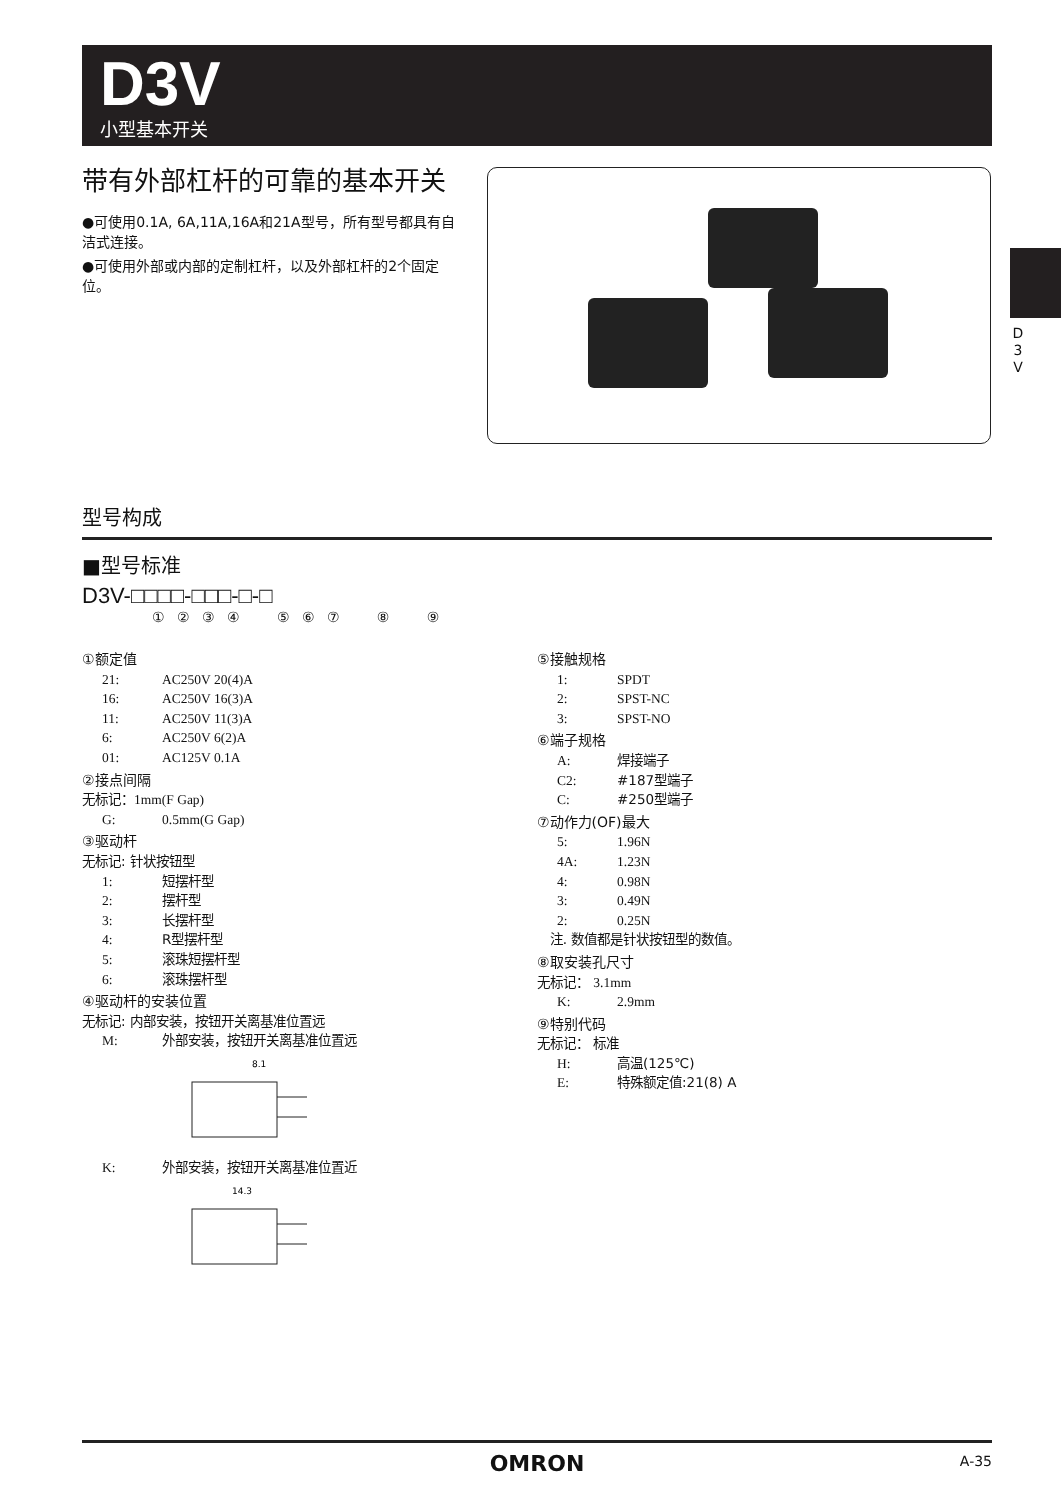D3V
小型基本开关
D 3 V
带有外部杠杆的可靠的基本开关
●可使用0.1A, 6A,11A,16A和21A型号，所有型号都具有自洁式连接。
●可使用外部或内部的定制杠杆，以及外部杠杆的2个固定位。
型号构成
■型号标准
D3V-□□□□-□□□-□-□
① ② ③ ④ ⑤ ⑥ ⑦ ⑧ ⑨
①额定值
21: AC250V 20(4)A
16: AC250V 16(3)A
11: AC250V 11(3)A
6: AC250V 6(2)A
01: AC125V 0.1A
②接点间隔
无标记：1mm(F Gap)
G: 0.5mm(G Gap)
③驱动杆
无标记: 针状按钮型
1: 短摆杆型
2: 摆杆型
3: 长摆杆型
4: R型摆杆型
5: 滚珠短摆杆型
6: 滚珠摆杆型
④驱动杆的安装位置
无标记: 内部安装，按钮开关离基准位置远
M: 外部安装，按钮开关离基准位置远
8.1
K: 外部安装，按钮开关离基准位置近
14.3
⑤接触规格
1: SPDT
2: SPST-NC
3: SPST-NO
⑥端子规格
A: 焊接端子
C2: #187型端子
C: #250型端子
⑦动作力(OF)最大
5: 1.96N
4A: 1.23N
4: 0.98N
3: 0.49N
2: 0.25N
注. 数值都是针状按钮型的数值。
⑧取安装孔尺寸
无标记： 3.1mm
K: 2.9mm
⑨特别代码
无标记： 标准
H: 高温(125℃)
E: 特殊额定值:21(8) A
OMRON A-35